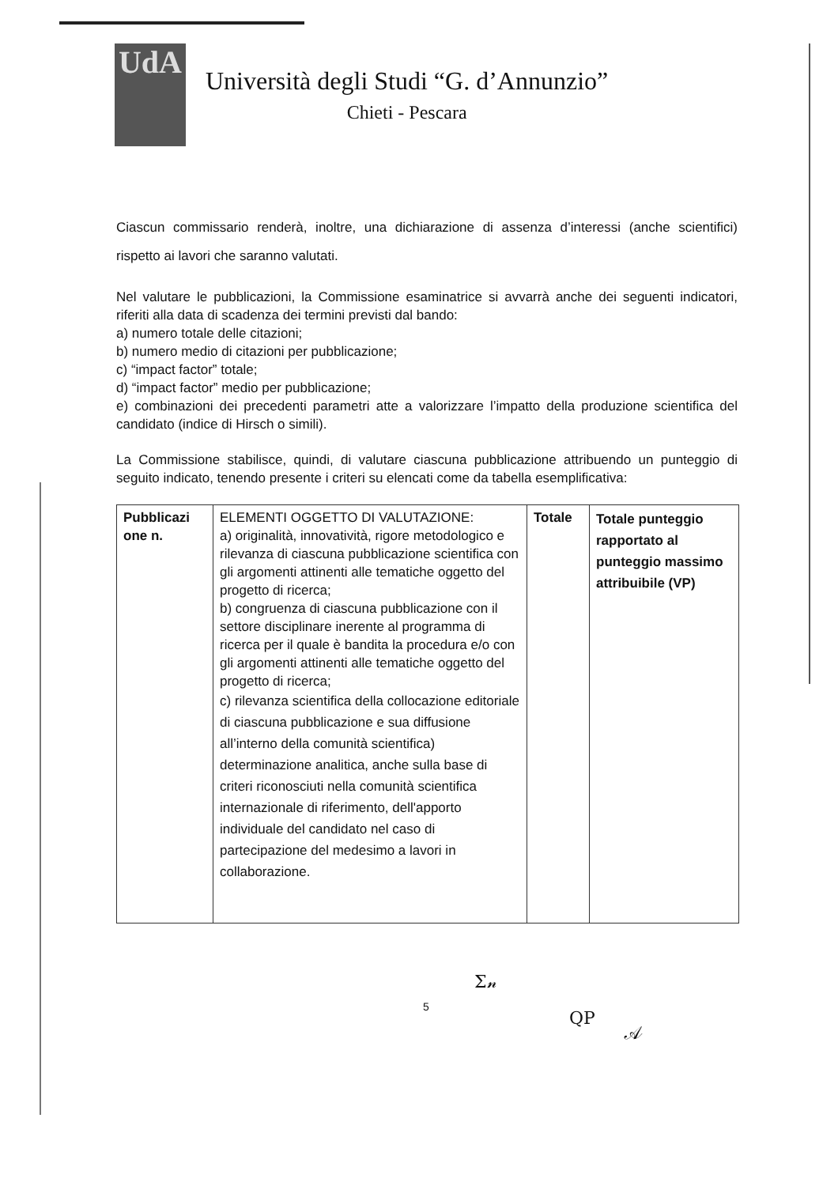UdA
Università degli Studi “G. d’Annunzio”
Chieti - Pescara
Ciascun commissario renderà, inoltre, una dichiarazione di assenza d’interessi (anche scientifici) rispetto ai lavori che saranno valutati.
Nel valutare le pubblicazioni, la Commissione esaminatrice si avvarrà anche dei seguenti indicatori, riferiti alla data di scadenza dei termini previsti dal bando:
a) numero totale delle citazioni;
b) numero medio di citazioni per pubblicazione;
c) “impact factor” totale;
d) “impact factor” medio per pubblicazione;
e) combinazioni dei precedenti parametri atte a valorizzare l’impatto della produzione scientifica del candidato (indice di Hirsch o simili).
La Commissione stabilisce, quindi, di valutare ciascuna pubblicazione attribuendo un punteggio di seguito indicato, tenendo presente i criteri su elencati come da tabella esemplificativa:
| Pubblicazi one n. | ELEMENTI OGGETTO DI VALUTAZIONE: a) originalità, innovatività, rigore metodologico e rilevanza di ciascuna pubblicazione scientifica con gli argomenti attinenti alle tematiche oggetto del progetto di ricerca; b) congruenza di ciascuna pubblicazione con il settore disciplinare inerente al programma di ricerca per il quale è bandita la procedura e/o con gli argomenti attinenti alle tematiche oggetto del progetto di ricerca; c) rilevanza scientifica della collocazione editoriale di ciascuna pubblicazione e sua diffusione all’interno della comunità scientifica) determinazione analitica, anche sulla base di criteri riconosciuti nella comunità scientifica internazionale di riferimento, dell'apporto individuale del candidato nel caso di partecipazione del medesimo a lavori in collaborazione. | Totale | Totale punteggio rapportato al punteggio massimo attribuibile (VP) |
Ʃ𝓃
5
QP
𝒜